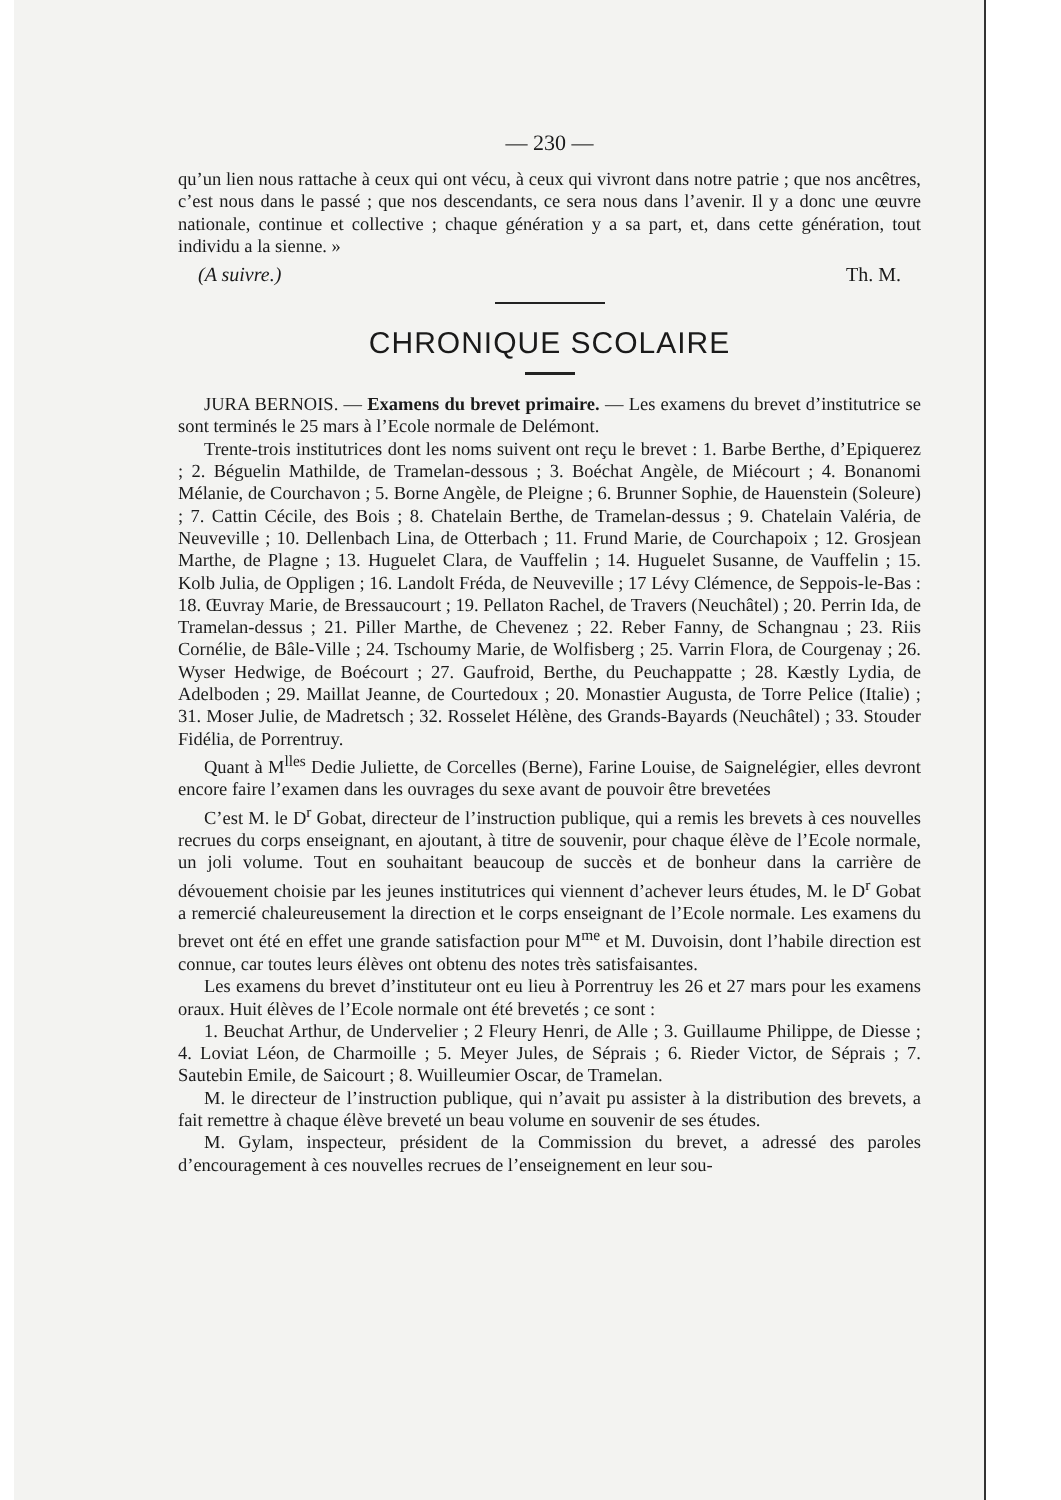— 230 —
qu’un lien nous rattache à ceux qui ont vécu, à ceux qui vivront dans notre patrie ; que nos ancêtres, c’est nous dans le passé ; que nos descendants, ce sera nous dans l’avenir. Il y a donc une œuvre nationale, continue et collective ; chaque génération y a sa part, et, dans cette génération, tout individu a la sienne. »
(A suivre.) Th. M.
CHRONIQUE SCOLAIRE
JURA BERNOIS. — Examens du brevet primaire. — Les examens du brevet d’institutrice se sont terminés le 25 mars à l’Ecole normale de Delémont.
Trente-trois institutrices dont les noms suivent ont reçu le brevet : 1. Barbe Berthe, d’Epiquerez ; 2. Béguelin Mathilde, de Tramelan-dessous ; 3. Boéchat Angèle, de Miécourt ; 4. Bonanomi Mélanie, de Courchavon ; 5. Borne Angèle, de Pleigne ; 6. Brunner Sophie, de Hauenstein (Soleure) ; 7. Cattin Cécile, des Bois ; 8. Chatelain Berthe, de Tramelan-dessus ; 9. Chatelain Valéria, de Neuveville ; 10. Dellenbach Lina, de Otterbach ; 11. Frund Marie, de Courchapoix ; 12. Grosjean Marthe, de Plagne ; 13. Huguelet Clara, de Vauffelin ; 14. Huguelet Susanne, de Vauffelin ; 15. Kolb Julia, de Oppligen ; 16. Landolt Fréda, de Neuveville ; 17 Lévy Clémence, de Seppois-le-Bas : 18. Œuvray Marie, de Bressaucourt ; 19. Pellaton Rachel, de Travers (Neuchâtel) ; 20. Perrin Ida, de Tramelan-dessus ; 21. Piller Marthe, de Chevenez ; 22. Reber Fanny, de Schangnau ; 23. Riis Cornélie, de Bâle-Ville ; 24. Tschoumy Marie, de Wolfisberg ; 25. Varrin Flora, de Courgenay ; 26. Wyser Hedwige, de Boécourt ; 27. Gaufroid, Berthe, du Peuchappatte ; 28. Kæstly Lydia, de Adelboden ; 29. Maillat Jeanne, de Courtedoux ; 20. Monastier Augusta, de Torre Pelice (Italie) ; 31. Moser Julie, de Madretsch ; 32. Rosselet Hélène, des Grands-Bayards (Neuchâtel) ; 33. Stouder Fidélia, de Porrentruy.
Quant à M<sup>lles</sup> Dedie Juliette, de Corcelles (Berne), Farine Louise, de Saignelégier, elles devront encore faire l’examen dans les ouvrages du sexe avant de pouvoir être brevetées
C’est M. le D<sup>r</sup> Gobat, directeur de l’instruction publique, qui a remis les brevets à ces nouvelles recrues du corps enseignant, en ajoutant, à titre de souvenir, pour chaque élève de l’Ecole normale, un joli volume. Tout en souhaitant beaucoup de succès et de bonheur dans la carrière de dévouement choisie par les jeunes institutrices qui viennent d’achever leurs études, M. le D<sup>r</sup> Gobat a remercié chaleureusement la direction et le corps enseignant de l’Ecole normale. Les examens du brevet ont été en effet une grande satisfaction pour M<sup>me</sup> et M. Duvoisin, dont l’habile direction est connue, car toutes leurs élèves ont obtenu des notes très satisfaisantes.
Les examens du brevet d’instituteur ont eu lieu à Porrentruy les 26 et 27 mars pour les examens oraux. Huit élèves de l’Ecole normale ont été brevetés ; ce sont :
1. Beuchat Arthur, de Undervelier ; 2 Fleury Henri, de Alle ; 3. Guillaume Philippe, de Diesse ; 4. Loviat Léon, de Charmoille ; 5. Meyer Jules, de Séprais ; 6. Rieder Victor, de Séprais ; 7. Sautebin Emile, de Saicourt ; 8. Wuilleumier Oscar, de Tramelan.
M. le directeur de l’instruction publique, qui n’avait pu assister à la distribution des brevets, a fait remettre à chaque élève breveté un beau volume en souvenir de ses études.
M. Gylam, inspecteur, président de la Commission du brevet, a adressé des paroles d’encouragement à ces nouvelles recrues de l’enseignement en leur sou-